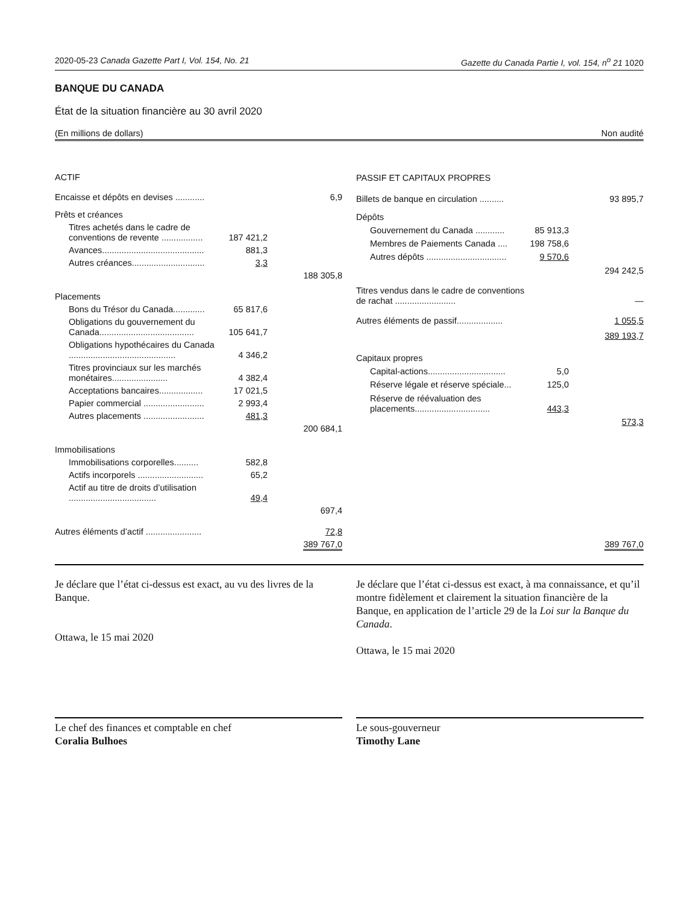2020-05-23 Canada Gazette Part I, Vol. 154, No. 21 Gazette du Canada Partie I, vol. 154, n<sup>o</sup> 21 1020
BANQUE DU CANADA
État de la situation financière au 30 avril 2020
(En millions de dollars) Non audité
| ACTIF | | |
| Encaisse et dépôts en devises ............ | | 6,9 |
| Prêts et créances | | |
| Titres achetés dans le cadre de conventions de revente ................. | 187 421,2 | |
| Avances.......................................... | 881,3 | |
| Autres créances.............................. | 3,3 | |
| | | 188 305,8 |
| Placements | | |
| Bons du Trésor du Canada............. | 65 817,6 | |
| Obligations du gouvernement du Canada....................................... | 105 641,7 | |
| Obligations hypothécaires du Canada ............................................ | 4 346,2 | |
| Titres provinciaux sur les marchés monétaires....................... | 4 382,4 | |
| Acceptations bancaires.................. | 17 021,5 | |
| Papier commercial ......................... | 2 993,4 | |
| Autres placements ......................... | 481,3 | |
| | | 200 684,1 |
| Immobilisations | | |
| Immobilisations corporelles.......... | 582,8 | |
| Actifs incorporels ........................... | 65,2 | |
| Actif au titre de droits d’utilisation .................................... | 49,4 | |
| | | 697,4 |
| Autres éléments d’actif ....................... | | 72,8 |
| | | 389 767,0 |
| PASSIF ET CAPITAUX PROPRES | | |
| Billets de banque en circulation .......... | | 93 895,7 |
| Dépôts | | |
| Gouvernement du Canada ............ | 85 913,3 | |
| Membres de Paiements Canada .... | 198 758,6 | |
| Autres dépôts ................................. | 9 570,6 | |
| | | 294 242,5 |
| Titres vendus dans le cadre de conventions de rachat ......................... | | — |
| Autres éléments de passif................... | | 1 055,5 |
| | | 389 193,7 |
| Capitaux propres | | |
| Capital-actions................................ | 5,0 | |
| Réserve légale et réserve spéciale... | 125,0 | |
| Réserve de réévaluation des placements............................... | 443,3 | |
| | | 573,3 |
| | | 389 767,0 |
Je déclare que l’état ci-dessus est exact, au vu des livres de la Banque.
Ottawa, le 15 mai 2020
Je déclare que l’état ci-dessus est exact, à ma connaissance, et qu’il montre fidèlement et clairement la situation financière de la Banque, en application de l’article 29 de la Loi sur la Banque du Canada.
Ottawa, le 15 mai 2020
Le chef des finances et comptable en chef
Coralia Bulhoes
Le sous-gouverneur
Timothy Lane